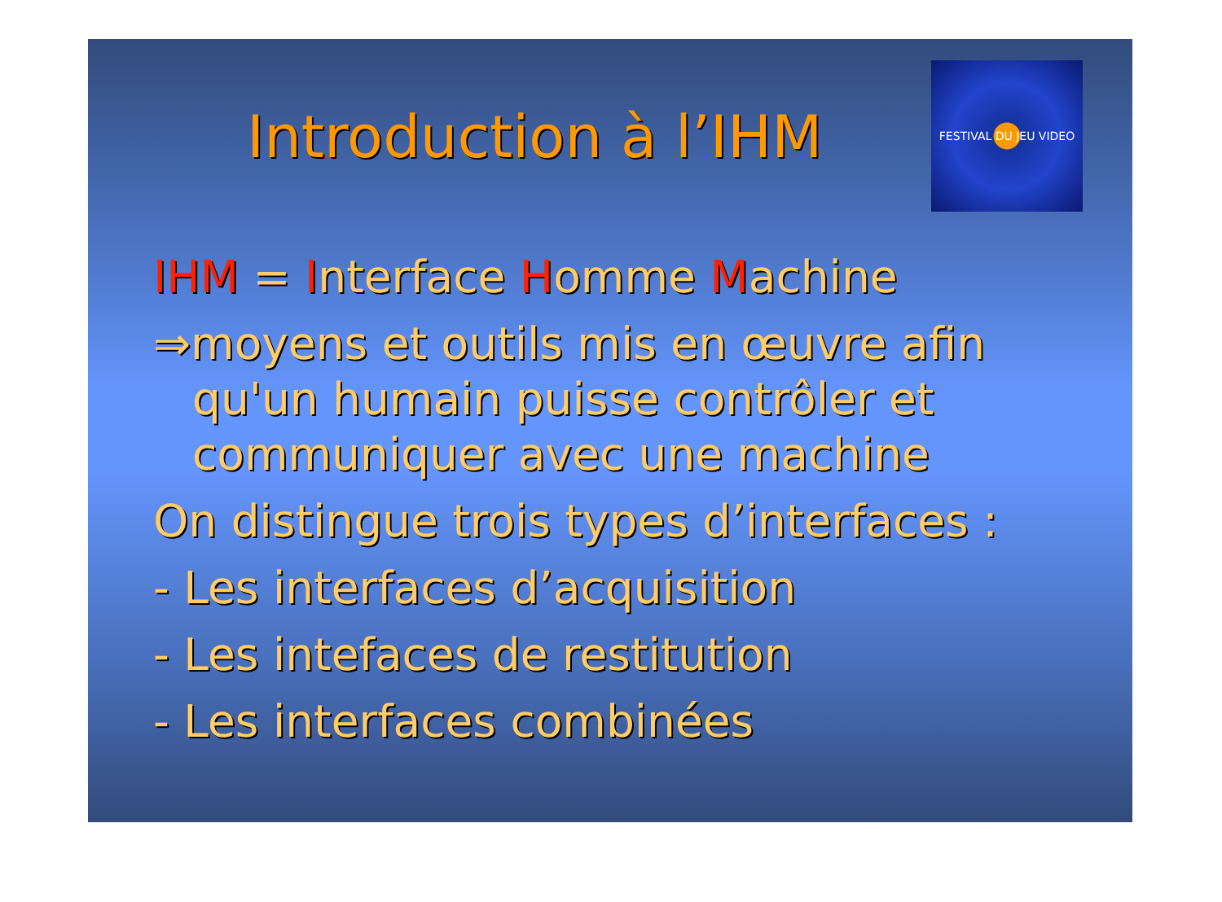Introduction à l’IHM
FESTIVAL DU JEU VIDEO
IHM = Interface Homme Machine
⇒moyens et outils mis en œuvre afin
qu'un humain puisse contrôler et communiquer avec une machine
On distingue trois types d’interfaces :
- Les interfaces d’acquisition
- Les intefaces de restitution
- Les interfaces combinées